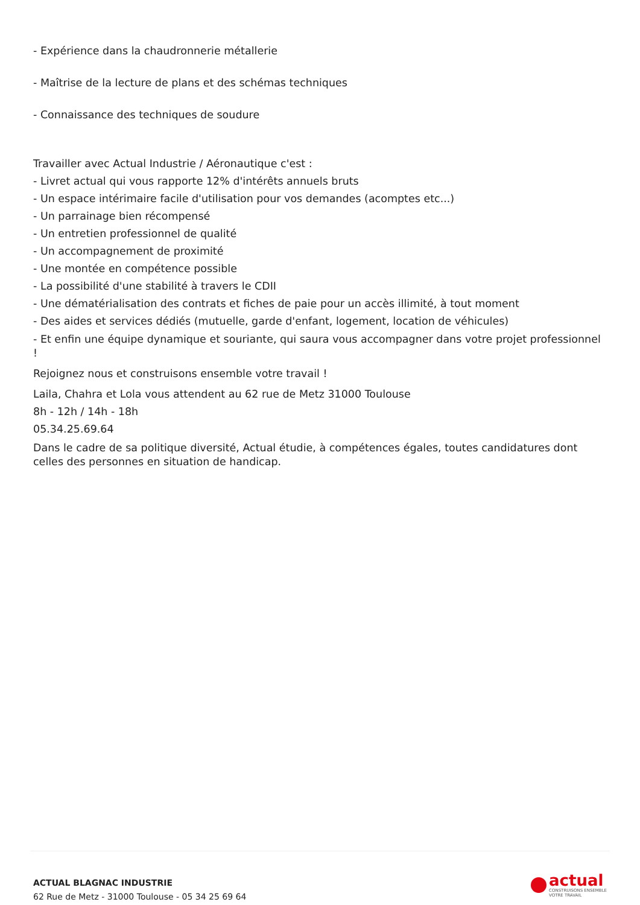- Expérience dans la chaudronnerie métallerie
- Maîtrise de la lecture de plans et des schémas techniques
- Connaissance des techniques de soudure
Travailler avec Actual Industrie / Aéronautique c'est :
- Livret actual qui vous rapporte 12% d'intérêts annuels bruts
- Un espace intérimaire facile d'utilisation pour vos demandes (acomptes etc...)
- Un parrainage bien récompensé
- Un entretien professionnel de qualité
- Un accompagnement de proximité
- Une montée en compétence possible
- La possibilité d'une stabilité à travers le CDII
- Une dématérialisation des contrats et fiches de paie pour un accès illimité, à tout moment
- Des aides et services dédiés (mutuelle, garde d'enfant, logement, location de véhicules)
- Et enfin une équipe dynamique et souriante, qui saura vous accompagner dans votre projet professionnel !
Rejoignez nous et construisons ensemble votre travail !
Laila, Chahra et Lola vous attendent au 62 rue de Metz 31000 Toulouse
8h - 12h / 14h - 18h
05.34.25.69.64
Dans le cadre de sa politique diversité, Actual étudie, à compétences égales, toutes candidatures dont celles des personnes en situation de handicap.
ACTUAL BLAGNAC INDUSTRIE
62 Rue de Metz - 31000 Toulouse - 05 34 25 69 64
actual
CONSTRUISONS ENSEMBLE
VOTRE TRAVAIL